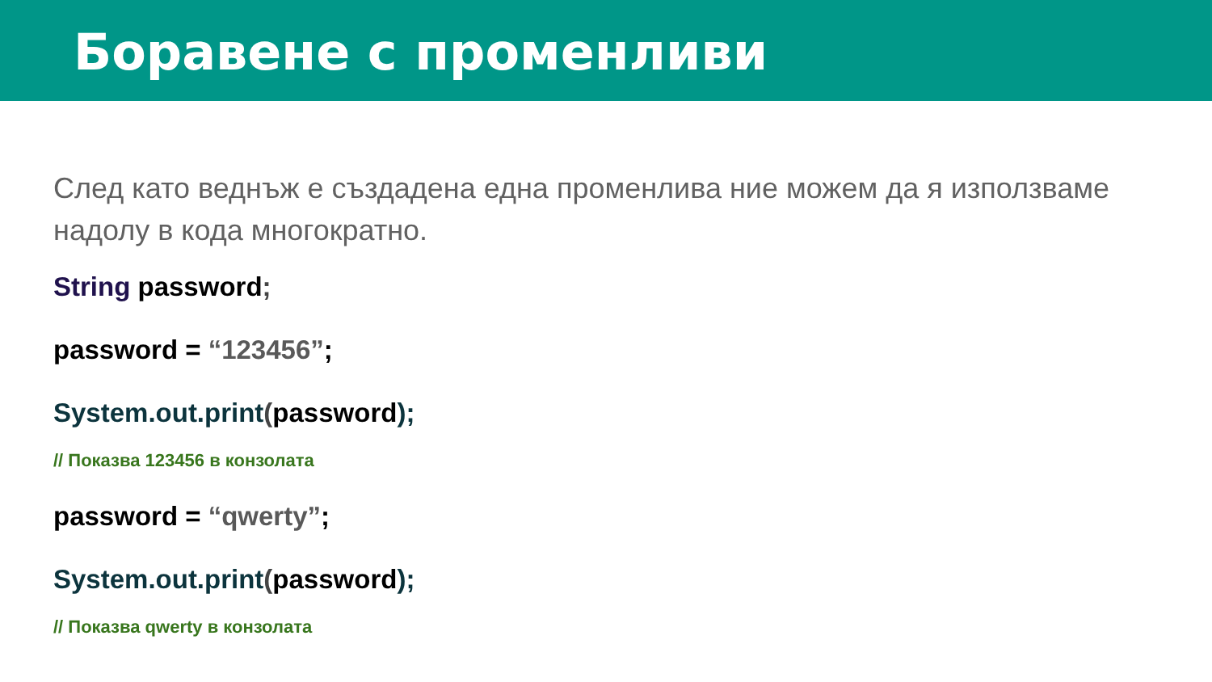Боравене с променливи
След като веднъж е създадена една променлива ние можем да я използваме надолу в кода многократно.
String password;
password = “123456”;
System.out.print(password);
// Показва 123456 в конзолата
password = “qwerty”;
System.out.print(password);
// Показва qwerty в конзолата